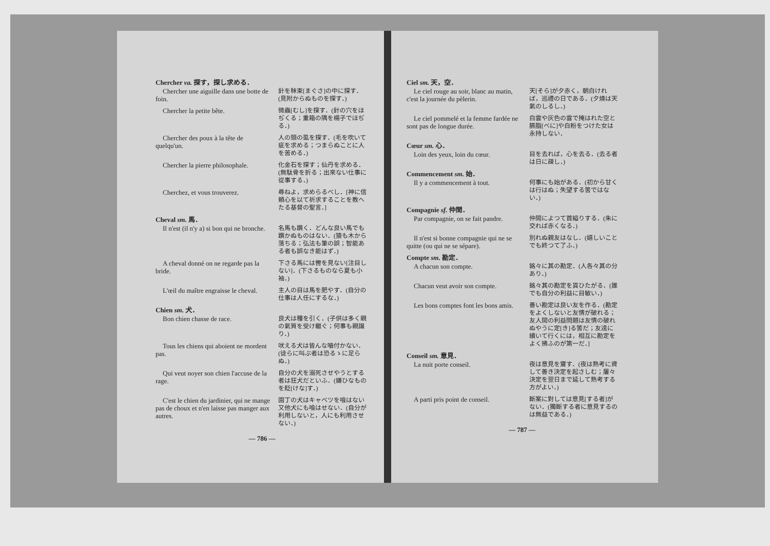Chercher va. 探す，探し求める．
Chercher une aiguille dans une botte de foin.
針を秣束[まぐさ]の中に探す．(見附からぬものを探す．)
Chercher la petite bête. 微蟲[むし]を探す．(針の穴をほぢくる；重箱の隅を楊子でほぢる．)
Chercher des poux à la tête de quelqu'un.
人の頭の虱を探す．(毛を吹いて疵を求める；つまらぬことに人を苦める．)
Chercher la pierre philosophale.
化金石を探す；仙丹を求める．(無駄骨を折る；出來ない仕事に從事する．)
Cherchez, et vous trouverez. 尋ねよ，求めらるべし．[神に信頼心を以て祈求することを教へたる基督の聖言．]
Cheval sm. 馬．
Il n'est (il n'y a) si bon qui ne bronche.
名馬も躓く．どんな良い馬でも躓かぬものはない．(猿も木から落ちる；弘法も筆の誤；智能ある者も誤なき能はず．)
A cheval donné on ne regarde pas la bride.
下さる馬には轡を見ない[注目しない]．(下さるものなら夏も小袖．)
L'œil du maître engraisse le cheval.
主人の目は馬を肥やす．(自分の仕事は人任にするな．)
Chien sm. 犬．
Bon chien chasse de race. 良犬は種を引く．(子供は多く親の氣質を受け繼ぐ；何事も親譲り．)
Tous les chiens qui aboient ne mordent pas.
吠える犬は皆んな嚙付かない．(徒らに叫ぶ者は恐るゝに足らぬ．)
Qui veut noyer son chien l'accuse de la rage.
自分の犬を溺死させやうとする者は狂犬だといふ．(嫌ひなものを貶[けな]す．)
C'est le chien du jardinier, qui ne mange pas de choux et n'en laisse pas manger aux autres.
園丁の犬はキャベツを喰はない又他犬にも喰はせない．(自分が利用しないと，人にも利用させない．)
— 786 —
Ciel sm. 天，空．
Le ciel rouge au soir, blanc au matin, c'est la journée du pèlerin.
天[そら]が夕赤く，朝白ければ，巡禮の日である．(夕燒は天氣のしるし．)
Le ciel pommelé et la femme fardée ne sont pas de longue durée.
白雲や灰色の雲で掩はれた空と臙脂[べに]や白粉をつけた女は永持しない．
Cœur sm. 心．
Loin des yeux, loin du cœur. 目を去れば，心を去る．(去る者は日に疎し．)
Commencement sm. 始．
Il y a commencement à tout. 何事にも始がある．(初から甘くは行はぬ；失望する筈ではない．)
Compagnie sf. 仲間．
Par compagnie, on se fait pandre.
仲間によつて首縊りする．(朱に交れば赤くなる．)
Il n'est si bonne compagnie qui ne se quitte (ou qui ne se sépare).
別れぬ親友はなし．(嬉しいことでも終つて了ふ．)
Compte sm. 勘定．
A chacun son compte. 銘々に其の勘定．(人各々其の分あり．)
Chacun veut avoir son compte.
銘々其の勘定を貰ひたがる．(誰でも自分の利益に目敏い．)
Les bons comptes font les bons amis.
善い勘定は良い友を作る．(勘定をよくしないと友情が破れる；友人間の利益問題は友情の破れぬやうに定[き]る筈だ；友達に續いて行くには，相互に勘定をよく拂ふのが第一だ．]
Conseil sm. 意見．
La nuit porte conseil. 夜は意見を齎す．(夜は熟考に資して善き決定を起さしむ；屢々決定を翌日まで延して熟考する方がよい．)
A parti pris point de conseil.
斷案に對しては意見[する者]がない．(獨斷する者に意見するのは無益である．)
— 787 —